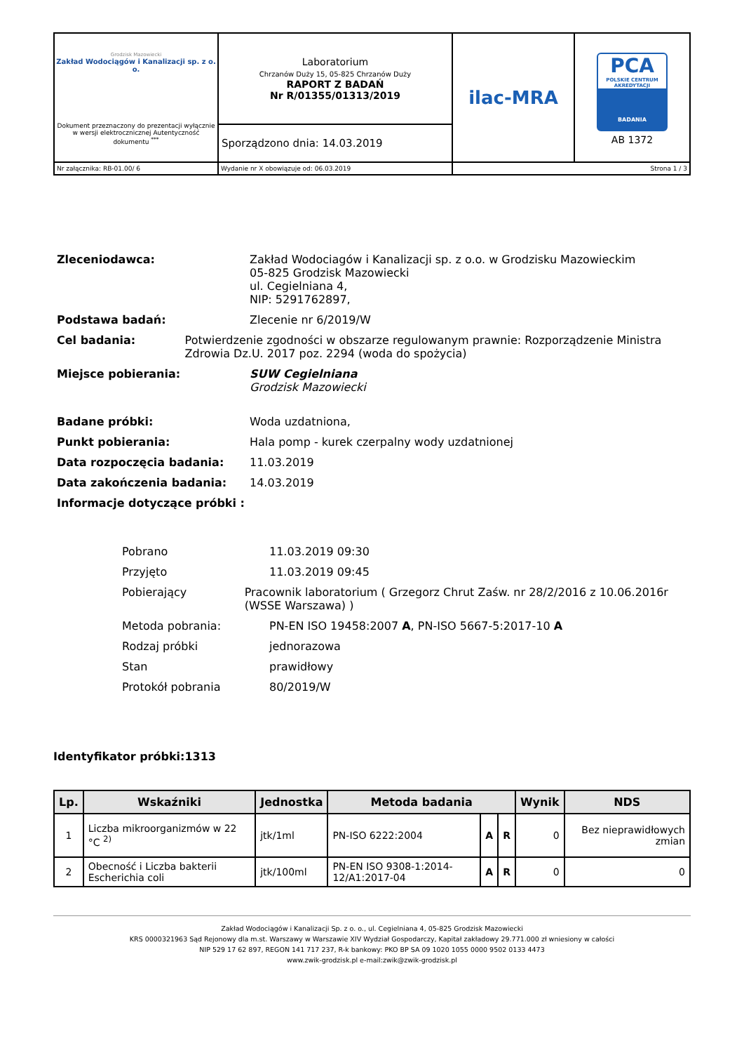| Grodzisk Mazowiecki Zakład Wodociągów i Kanalizacji sp. z o. o. Dokument przeznaczony do prezentacji wyłącznie w wersji elektrocznicznej Autentyczność dokumentu <sup>***</sup> | Laboratorium Chrzanów Duży 15, 05-825 Chrzanów Duży RAPORT Z BADAŃ Nr R/01355/01313/2019 | ilac-MRA | PCA POLSKIE CENTRUM AKREDYTACJI BADANIA AB 1372 |
| | Sporządzono dnia: 14.03.2019 | | |
| Nr załącznika: RB-01.00/ 6 | Wydanie nr X obowiązuje od: 06.03.2019 | Strona 1 / 3 | |
Zleceniodawca: Zakład Wodociagów i Kanalizacji sp. z o.o. w Grodzisku Mazowieckim
05-825 Grodzisk Mazowiecki
ul. Cegielniana 4,
NIP: 5291762897,
Podstawa badań: Zlecenie nr 6/2019/W
Cel badania: Potwierdzenie zgodności w obszarze regulowanym prawnie: Rozporządzenie Ministra Zdrowia Dz.U. 2017 poz. 2294 (woda do spożycia)
Miejsce pobierania: SUW Cegielniana
Grodzisk Mazowiecki
Badane próbki: Woda uzdatniona,
Punkt pobierania: Hala pomp - kurek czerpalny wody uzdatnionej
Data rozpoczęcia badania: 11.03.2019
Data zakończenia badania: 14.03.2019
Informacje dotyczące próbki :
Pobrano 11.03.2019 09:30
Przyjęto 11.03.2019 09:45
Pobierający Pracownik laboratorium ( Grzegorz Chrut Zaśw. nr 28/2/2016 z 10.06.2016r (WSSE Warszawa) )
Metoda pobrania: PN-EN ISO 19458:2007 A, PN-ISO 5667-5:2017-10 A
Rodzaj próbki jednorazowa
Stan prawidłowy
Protokół pobrania 80/2019/W
Identyfikator próbki:1313
| Lp. | Wskaźniki | Jednostka | Metoda badania | | | Wynik | NDS |
| --- | --- | --- | --- | --- | --- | --- | --- |
| 1 | Liczba mikroorganizmów w 22 °C <sup>2)</sup> | jtk/1ml | PN-ISO 6222:2004 | A | R | 0 | Bez nieprawidłowych zmian |
| 2 | Obecność i Liczba bakterii Escherichia coli | jtk/100ml | PN-EN ISO 9308-1:2014-12/A1:2017-04 | A | R | 0 | 0 |
Zakład Wodociągów i Kanalizacji Sp. z o. o., ul. Cegielniana 4, 05-825 Grodzisk Mazowiecki
KRS 0000321963 Sąd Rejonowy dla m.st. Warszawy w Warszawie XIV Wydział Gospodarczy, Kapitał zakładowy 29.771.000 zł wniesiony w całości
NIP 529 17 62 897, REGON 141 717 237, R-k bankowy: PKO BP SA 09 1020 1055 0000 9502 0133 4473
www.zwik-grodzisk.pl e-mail:zwik@zwik-grodzisk.pl